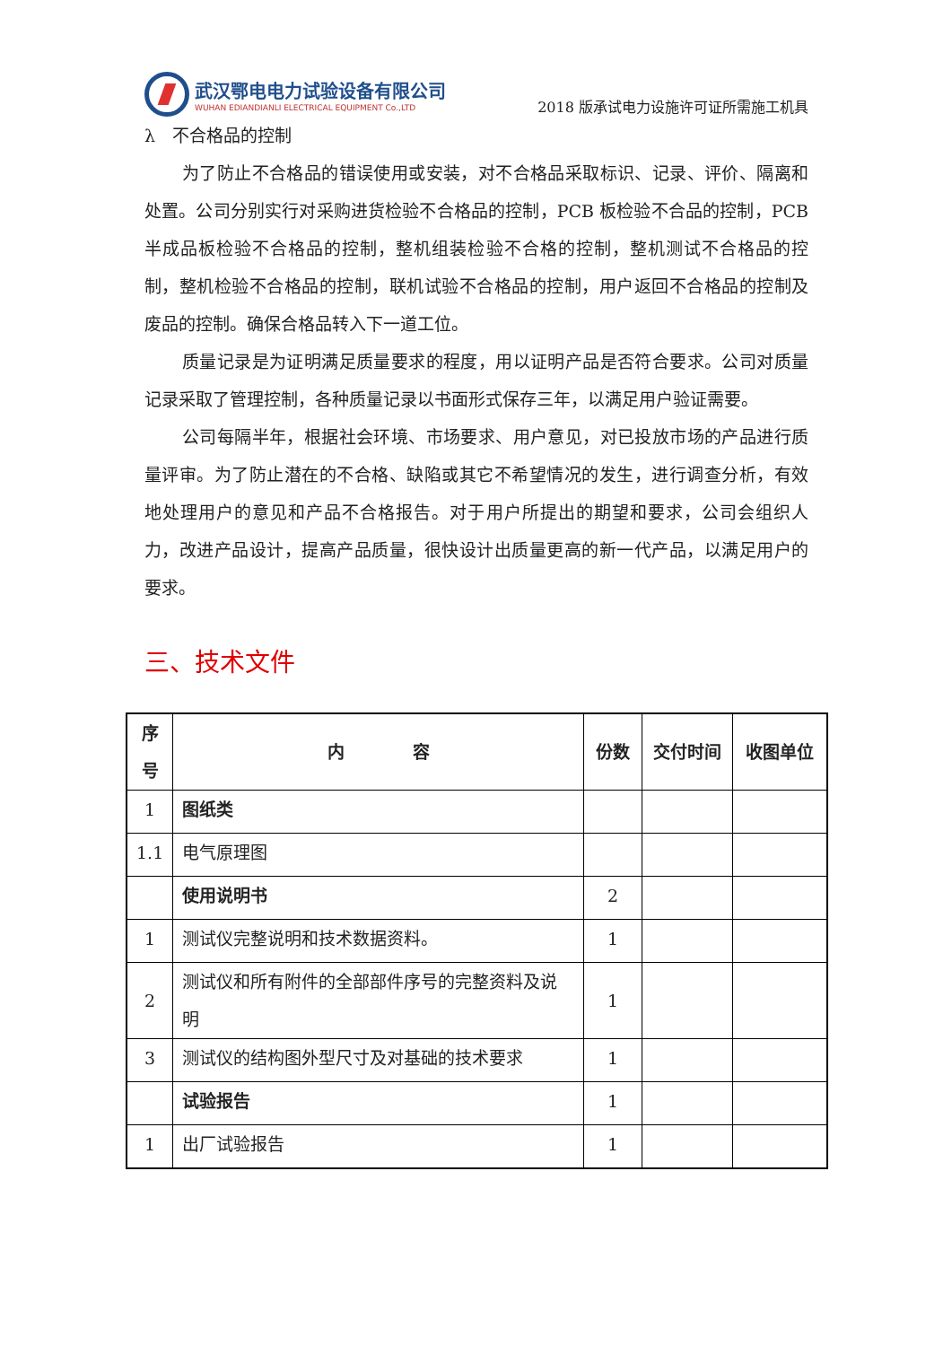武汉鄂电电力试验设备有限公司
WUHAN EDIANDIANLI ELECTRICAL EQUIPMENT Co.,LTD
2018 版承试电力设施许可证所需施工机具
λ　不合格品的控制
为了防止不合格品的错误使用或安装，对不合格品采取标识、记录、评价、隔离和处置。公司分别实行对采购进货检验不合格品的控制，PCB 板检验不合品的控制，PCB 半成品板检验不合格品的控制，整机组装检验不合格的控制，整机测试不合格品的控制，整机检验不合格品的控制，联机试验不合格品的控制，用户返回不合格品的控制及废品的控制。确保合格品转入下一道工位。
质量记录是为证明满足质量要求的程度，用以证明产品是否符合要求。公司对质量记录采取了管理控制，各种质量记录以书面形式保存三年，以满足用户验证需要。
公司每隔半年，根据社会环境、市场要求、用户意见，对已投放市场的产品进行质量评审。为了防止潜在的不合格、缺陷或其它不希望情况的发生，进行调查分析，有效地处理用户的意见和产品不合格报告。对于用户所提出的期望和要求，公司会组织人力，改进产品设计，提高产品质量，很快设计出质量更高的新一代产品，以满足用户的要求。
三、技术文件
| 序号 | 内 容 | 份数 | 交付时间 | 收图单位 |
| --- | --- | --- | --- | --- |
| 1 | 图纸类 | | | |
| 1.1 | 电气原理图 | | | |
| | 使用说明书 | 2 | | |
| 1 | 测试仪完整说明和技术数据资料。 | 1 | | |
| 2 | 测试仪和所有附件的全部部件序号的完整资料及说明 | 1 | | |
| 3 | 测试仪的结构图外型尺寸及对基础的技术要求 | 1 | | |
| | 试验报告 | 1 | | |
| 1 | 出厂试验报告 | 1 | | |